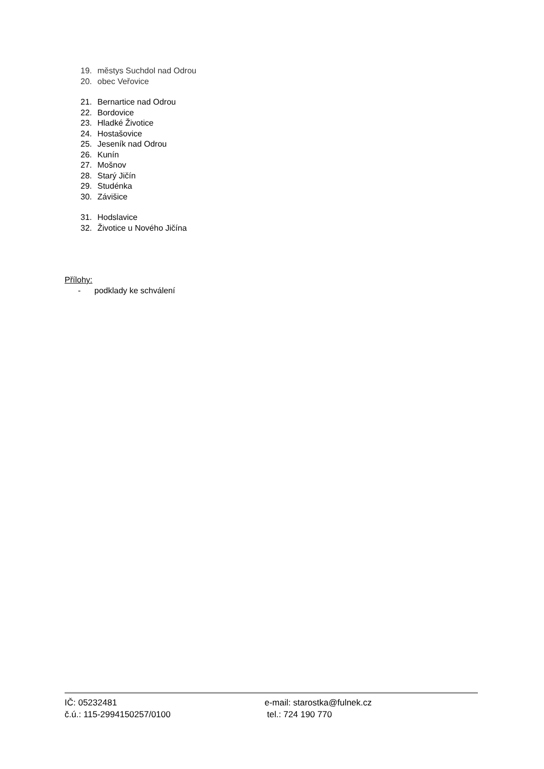19. městys Suchdol nad Odrou
20. obec Veřovice
21. Bernartice nad Odrou
22. Bordovice
23. Hladké Životice
24. Hostašovice
25. Jeseník nad Odrou
26. Kunín
27. Mošnov
28. Starý Jičín
29. Studénka
30. Závišice
31. Hodslavice
32. Životice u Nového Jičína
Přílohy:
- podklady ke schválení
IČ: 05232481 e-mail: starostka@fulnek.cz
č.ú.: 115-2994150257/0100 tel.: 724 190 770